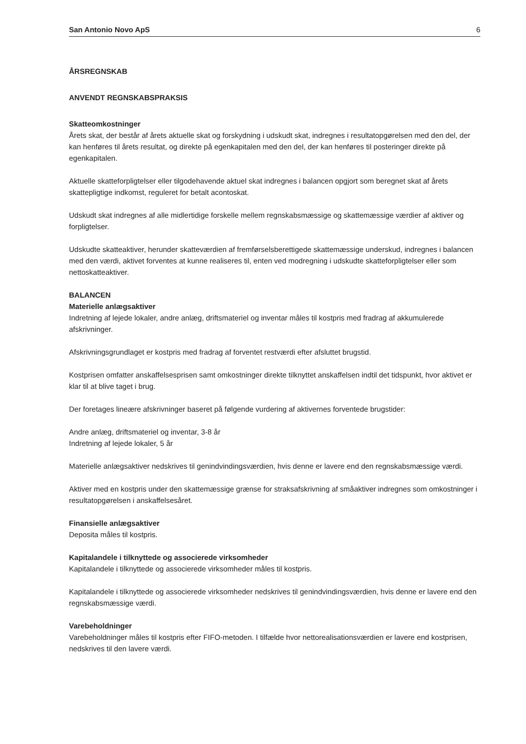San Antonio Novo ApS 6
ÅRSREGNSKAB
ANVENDT REGNSKABSPRAKSIS
Skatteomkostninger
Årets skat, der består af årets aktuelle skat og forskydning i udskudt skat, indregnes i resultatopgørelsen med den del, der kan henføres til årets resultat, og direkte på egenkapitalen med den del, der kan henføres til posteringer direkte på egenkapitalen.
Aktuelle skatteforpligtelser eller tilgodehavende aktuel skat indregnes i balancen opgjort som beregnet skat af årets skattepligtige indkomst, reguleret for betalt acontoskat.
Udskudt skat indregnes af alle midlertidige forskelle mellem regnskabsmæssige og skattemæssige værdier af aktiver og forpligtelser.
Udskudte skatteaktiver, herunder skatteværdien af fremførselsberettigede skattemæssige underskud, indregnes i balancen med den værdi, aktivet forventes at kunne realiseres til, enten ved modregning i udskudte skatteforpligtelser eller som nettoskatteaktiver.
BALANCEN
Materielle anlægsaktiver
Indretning af lejede lokaler, andre anlæg, driftsmateriel og inventar måles til kostpris med fradrag af akkumulerede afskrivninger.
Afskrivningsgrundlaget er kostpris med fradrag af forventet restværdi efter afsluttet brugstid.
Kostprisen omfatter anskaffelsesprisen samt omkostninger direkte tilknyttet anskaffelsen indtil det tidspunkt, hvor aktivet er klar til at blive taget i brug.
Der foretages lineære afskrivninger baseret på følgende vurdering af aktivernes forventede brugstider:
Andre anlæg, driftsmateriel og inventar, 3-8 år
Indretning af lejede lokaler, 5 år
Materielle anlægsaktiver nedskrives til genindvindingsværdien, hvis denne er lavere end den regnskabsmæssige værdi.
Aktiver med en kostpris under den skattemæssige grænse for straksafskrivning af småaktiver indregnes som omkostninger i resultatopgørelsen i anskaffelsesåret.
Finansielle anlægsaktiver
Deposita måles til kostpris.
Kapitalandele i tilknyttede og associerede virksomheder
Kapitalandele i tilknyttede og associerede virksomheder måles til kostpris.
Kapitalandele i tilknyttede og associerede virksomheder nedskrives til genindvindingsværdien, hvis denne er lavere end den regnskabsmæssige værdi.
Varebeholdninger
Varebeholdninger måles til kostpris efter FIFO-metoden. I tilfælde hvor nettorealisationsværdien er lavere end kostprisen, nedskrives til den lavere værdi.